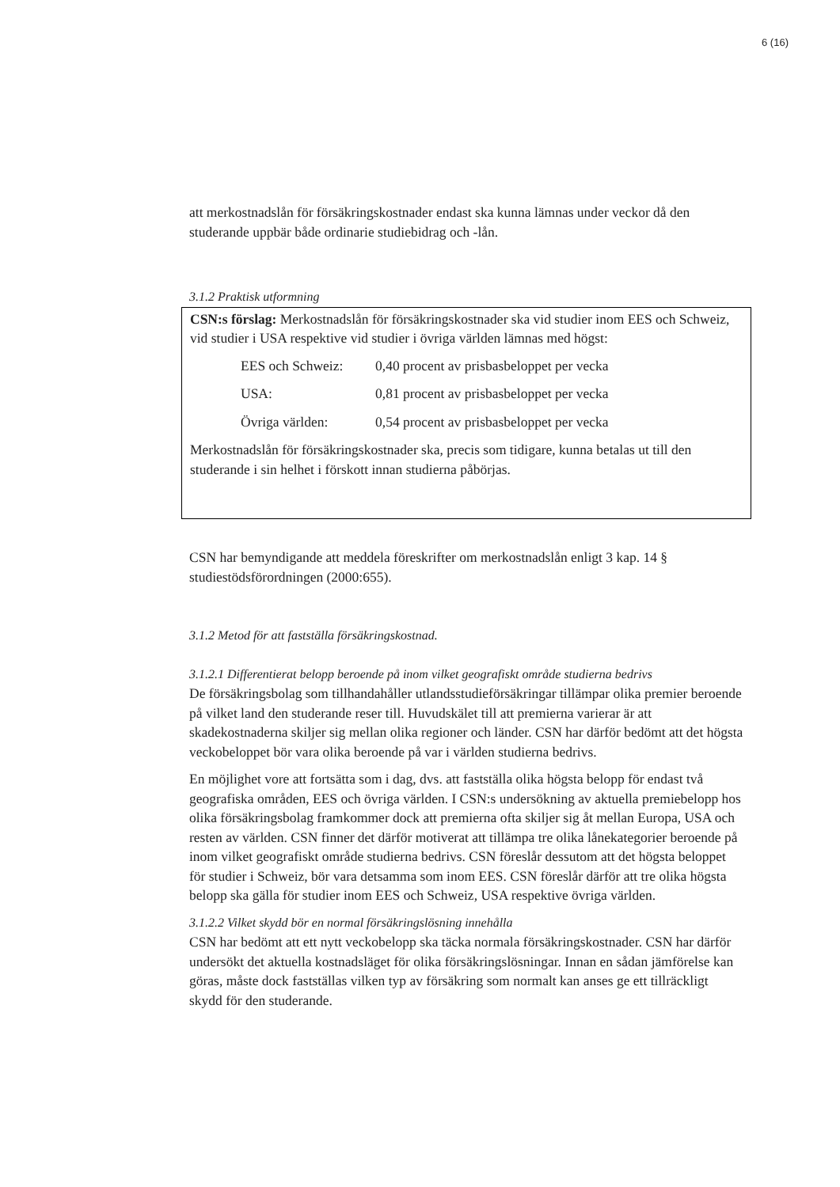6 (16)
att merkostnadslån för försäkringskostnader endast ska kunna lämnas under veckor då den studerande uppbär både ordinarie studiebidrag och -lån.
3.1.2 Praktisk utformning
CSN:s förslag: Merkostnadslån för försäkringskostnader ska vid studier inom EES och Schweiz, vid studier i USA respektive vid studier i övriga världen lämnas med högst:
EES och Schweiz: 0,40 procent av prisbasbeloppet per vecka
USA: 0,81 procent av prisbasbeloppet per vecka
Övriga världen: 0,54 procent av prisbasbeloppet per vecka
Merkostnadslån för försäkringskostnader ska, precis som tidigare, kunna betalas ut till den studerande i sin helhet i förskott innan studierna påbörjas.
CSN har bemyndigande att meddela föreskrifter om merkostnadslån enligt 3 kap. 14 § studiestödsförordningen (2000:655).
3.1.2 Metod för att fastställa försäkringskostnad.
3.1.2.1 Differentierat belopp beroende på inom vilket geografiskt område studierna bedrivs
De försäkringsbolag som tillhandahåller utlandsstudieförsäkringar tillämpar olika premier beroende på vilket land den studerande reser till. Huvudskälet till att premierna varierar är att skadekostnaderna skiljer sig mellan olika regioner och länder. CSN har därför bedömt att det högsta veckobeloppet bör vara olika beroende på var i världen studierna bedrivs.
En möjlighet vore att fortsätta som i dag, dvs. att fastställa olika högsta belopp för endast två geografiska områden, EES och övriga världen. I CSN:s undersökning av aktuella premiebelopp hos olika försäkringsbolag framkommer dock att premierna ofta skiljer sig åt mellan Europa, USA och resten av världen. CSN finner det därför motiverat att tillämpa tre olika lånekategorier beroende på inom vilket geografiskt område studierna bedrivs. CSN föreslår dessutom att det högsta beloppet för studier i Schweiz, bör vara detsamma som inom EES. CSN föreslår därför att tre olika högsta belopp ska gälla för studier inom EES och Schweiz, USA respektive övriga världen.
3.1.2.2 Vilket skydd bör en normal försäkringslösning innehålla
CSN har bedömt att ett nytt veckobelopp ska täcka normala försäkringskostnader. CSN har därför undersökt det aktuella kostnadsläget för olika försäkringslösningar. Innan en sådan jämförelse kan göras, måste dock fastställas vilken typ av försäkring som normalt kan anses ge ett tillräckligt skydd för den studerande.